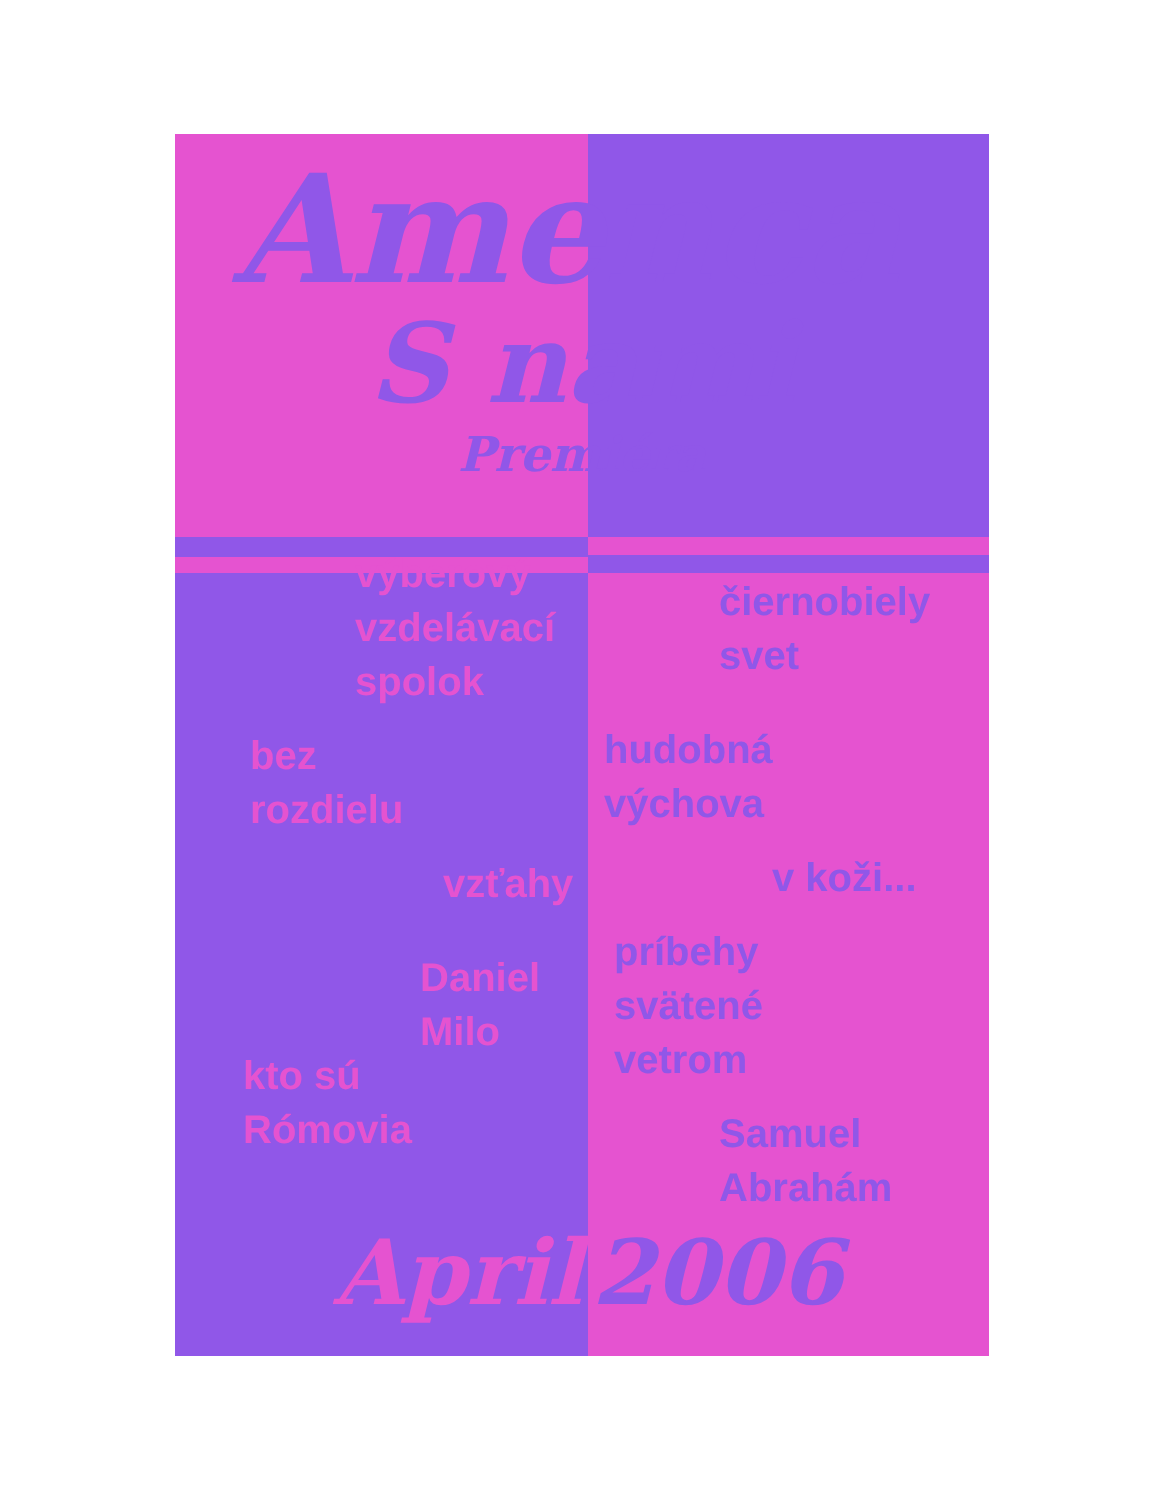Amenca
S nami
Premiéra
výberový
vzdelávací
spolok
bez
rozdielu
vzťahy
Daniel
Milo
kto sú
Rómovia
čiernobiely
svet
hudobná
výchova
v koži...
príbehy
svätené
vetrom
Samuel
Abrahám
April 2006